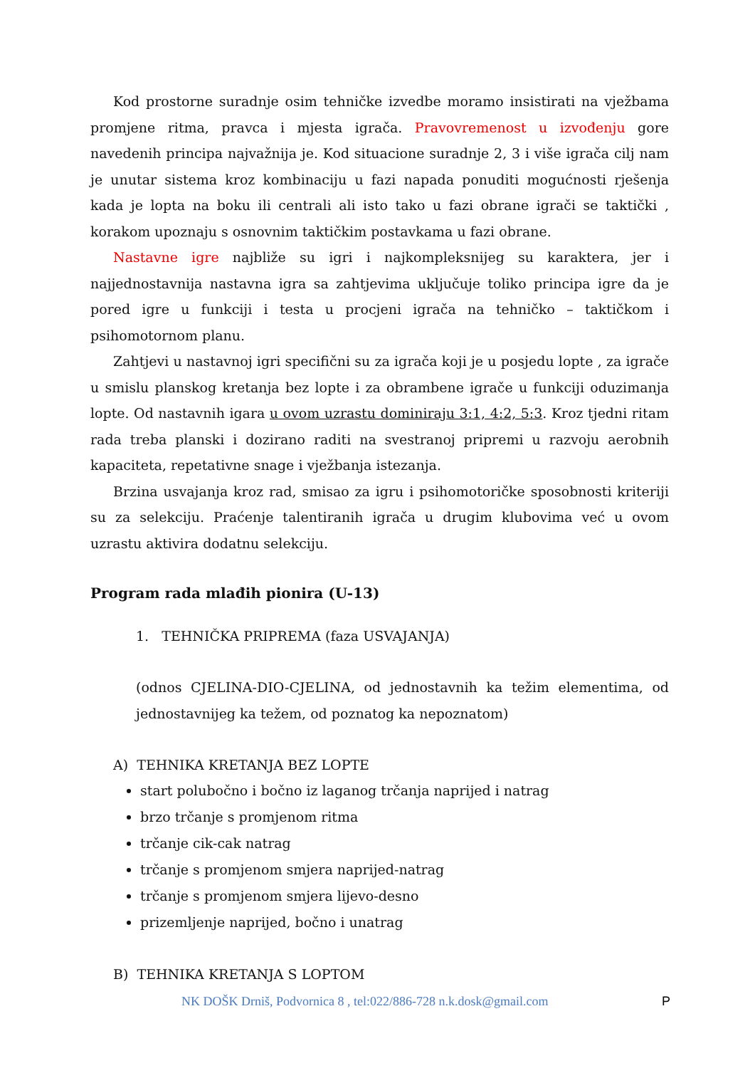Kod prostorne suradnje osim tehničke izvedbe moramo insistirati na vježbama promjene ritma, pravca i mjesta igrača. Pravovremenost u izvođenju gore navedenih principa najvažnija je. Kod situacione suradnje 2, 3 i više igrača cilj nam je unutar sistema kroz kombinaciju u fazi napada ponuditi mogućnosti rješenja kada je lopta na boku ili centrali ali isto tako u fazi obrane igrači se taktički , korakom upoznaju s osnovnim taktičkim postavkama u fazi obrane.
Nastavne igre najbliže su igri i najkompleksnijeg su karaktera, jer i najjednostavnija nastavna igra sa zahtjevima uključuje toliko principa igre da je pored igre u funkciji i testa u procjeni igrača na tehničko – taktičkom i psihomotornom planu.
Zahtjevi u nastavnoj igri specifični su za igrača koji je u posjedu lopte , za igrače u smislu planskog kretanja bez lopte i za obrambene igrače u funkciji oduzimanja lopte. Od nastavnih igara u ovom uzrastu dominiraju 3:1, 4:2, 5:3. Kroz tjedni ritam rada treba planski i dozirano raditi na svestranoj pripremi u razvoju aerobnih kapaciteta, repetativne snage i vježbanja istezanja.
Brzina usvajanja kroz rad, smisao za igru i psihomotoričke sposobnosti kriteriji su za selekciju. Praćenje talentiranih igrača u drugim klubovima već u ovom uzrastu aktivira dodatnu selekciju.
Program rada mlađih pionira (U-13)
1. TEHNIČKA PRIPREMA (faza USVAJANJA)
(odnos CJELINA-DIO-CJELINA, od jednostavnih ka težim elementima, od jednostavnijeg ka težem, od poznatog ka nepoznatom)
A) TEHNIKA KRETANJA BEZ LOPTE
start polubočno i bočno iz laganog trčanja naprijed i natrag
brzo trčanje s promjenom ritma
trčanje cik-cak natrag
trčanje s promjenom smjera naprijed-natrag
trčanje s promjenom smjera lijevo-desno
prizemljenje naprijed, bočno i unatrag
B) TEHNIKA KRETANJA S LOPTOM
NK DOŠK Drniš, Podvornica 8 , tel:022/886-728 n.k.dosk@gmail.com P